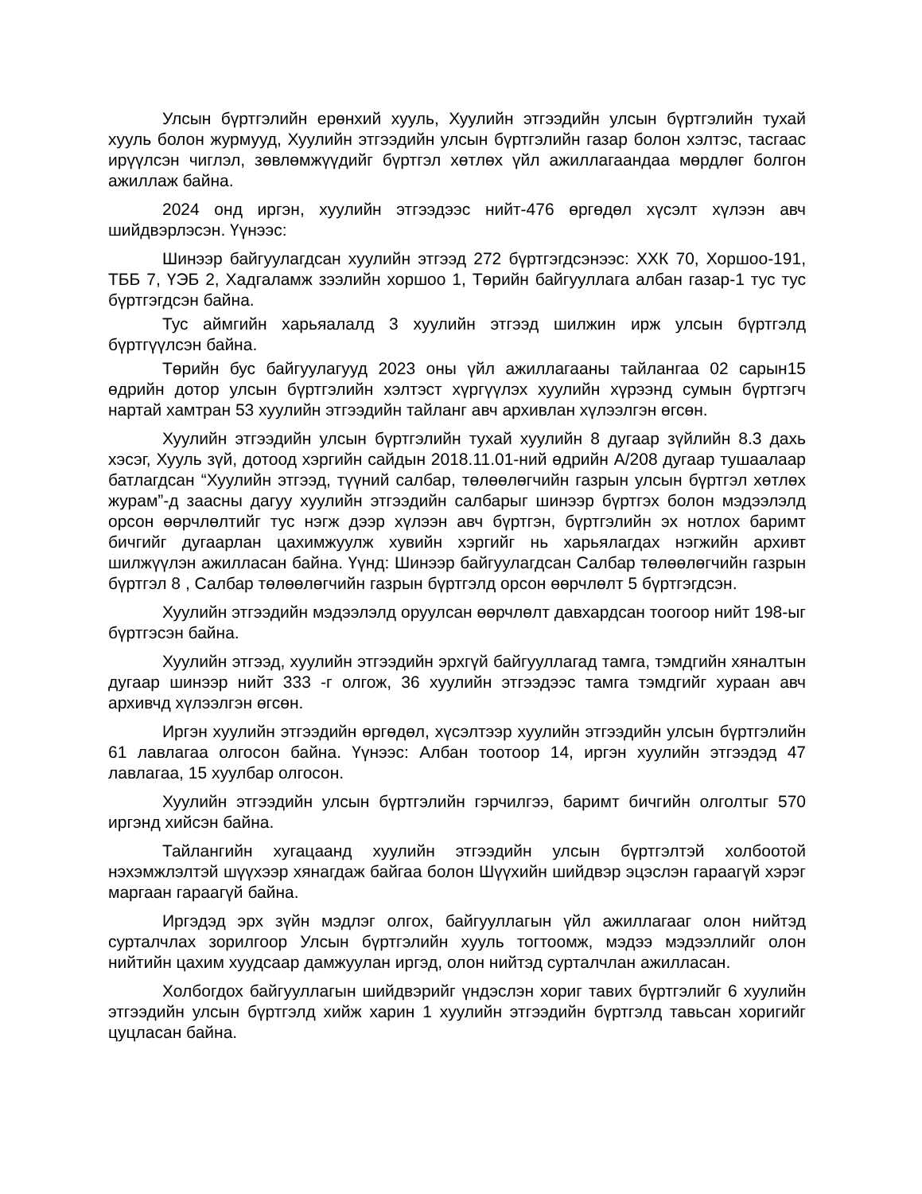Улсын бүртгэлийн ерөнхий хууль, Хуулийн этгээдийн улсын бүртгэлийн тухай хууль болон журмууд, Хуулийн этгээдийн улсын бүртгэлийн газар болон хэлтэс, тасгаас ирүүлсэн чиглэл, зөвлөмжүүдийг бүртгэл хөтлөх үйл ажиллагаандаа мөрдлөг болгон ажиллаж байна.
2024 онд иргэн, хуулийн этгээдээс нийт-476 өргөдөл хүсэлт хүлээн авч шийдвэрлэсэн. Үүнээс:
Шинээр байгуулагдсан хуулийн этгээд 272 бүртгэгдсэнээс: ХХК 70, Хоршоо-191, ТББ 7, ҮЭБ 2, Хадгаламж зээлийн хоршоо 1, Төрийн байгууллага албан газар-1 тус тус бүртгэгдсэн байна.
Тус аймгийн харьяалалд 3 хуулийн этгээд шилжин ирж улсын бүртгэлд бүртгүүлсэн байна.
Төрийн бус байгуулагууд 2023 оны үйл ажиллагааны тайлангаа 02 сарын15 өдрийн дотор улсын бүртгэлийн хэлтэст хүргүүлэх хуулийн хүрээнд сумын бүртгэгч нартай хамтран 53 хуулийн этгээдийн тайланг авч архивлан хүлээлгэн өгсөн.
Хуулийн этгээдийн улсын бүртгэлийн тухай хуулийн 8 дугаар зүйлийн 8.3 дахь хэсэг, Хууль зүй, дотоод хэргийн сайдын 2018.11.01-ний өдрийн А/208 дугаар тушаалаар батлагдсан “Хуулийн этгээд, түүний салбар, төлөөлөгчийн газрын улсын бүртгэл хөтлөх журам”-д заасны дагуу хуулийн этгээдийн салбарыг шинээр бүртгэх болон мэдээлэлд орсон өөрчлөлтийг тус нэгж дээр хүлээн авч бүртгэн, бүртгэлийн эх нотлох баримт бичгийг дугаарлан цахимжуулж хувийн хэргийг нь харьялагдах нэгжийн архивт шилжүүлэн ажилласан байна. Үүнд: Шинээр байгуулагдсан Салбар төлөөлөгчийн газрын бүртгэл 8 , Салбар төлөөлөгчийн газрын бүртгэлд орсон өөрчлөлт 5 бүртгэгдсэн.
Хуулийн этгээдийн мэдээлэлд оруулсан өөрчлөлт давхардсан тоогоор нийт 198-ыг бүртгэсэн байна.
Хуулийн этгээд, хуулийн этгээдийн эрхгүй байгууллагад тамга, тэмдгийн хяналтын дугаар шинээр нийт 333 -г олгож, 36 хуулийн этгээдээс тамга тэмдгийг хураан авч архивчд хүлээлгэн өгсөн.
Иргэн хуулийн этгээдийн өргөдөл, хүсэлтээр хуулийн этгээдийн улсын бүртгэлийн 61 лавлагаа олгосон байна. Үүнээс: Албан тоотоор 14, иргэн хуулийн этгээдэд 47 лавлагаа, 15 хуулбар олгосон.
Хуулийн этгээдийн улсын бүртгэлийн гэрчилгээ, баримт бичгийн олголтыг 570 иргэнд хийсэн байна.
Тайлангийн хугацаанд хуулийн этгээдийн улсын бүртгэлтэй холбоотой нэхэмжлэлтэй шүүхээр хянагдаж байгаа болон Шүүхийн шийдвэр эцэслэн гараагүй хэрэг маргаан гараагүй байна.
Иргэдэд эрх зүйн мэдлэг олгох, байгууллагын үйл ажиллагааг олон нийтэд сурталчлах зорилгоор Улсын бүртгэлийн хууль тогтоомж, мэдээ мэдээллийг олон нийтийн цахим хуудсаар дамжуулан иргэд, олон нийтэд сурталчлан ажилласан.
Холбогдох байгууллагын шийдвэрийг үндэслэн хориг тавих бүртгэлийг 6 хуулийн этгээдийн улсын бүртгэлд хийж харин 1 хуулийн этгээдийн бүртгэлд тавьсан хоригийг цуцласан байна.